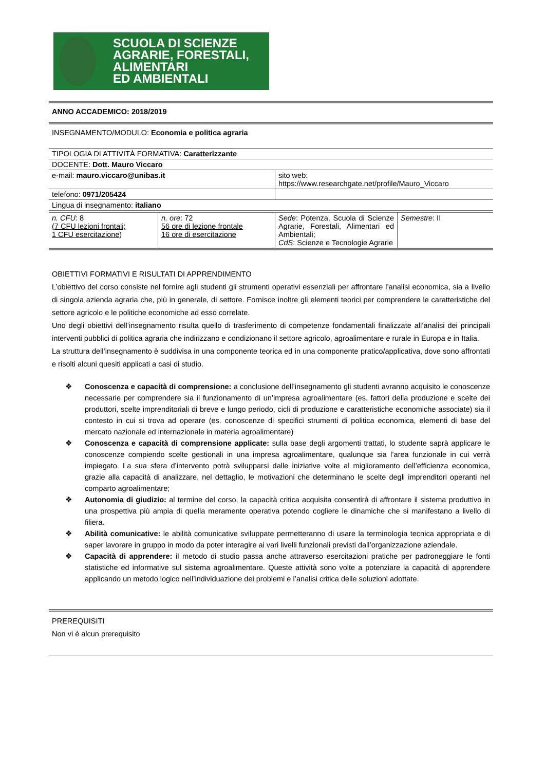SCUOLA DI SCIENZE
AGRARIE, FORESTALI,
ALIMENTARI
ED AMBIENTALI
| ANNO ACCADEMICO: 2018/2019 | | | |
| INSEGNAMENTO/MODULO: Economia e politica agraria | | | |
| TIPOLOGIA DI ATTIVITÀ FORMATIVA: Caratterizzante | | | |
| DOCENTE: Dott. Mauro Viccaro | | | |
| e-mail: mauro.viccaro@unibas.it | | sito web: https://www.researchgate.net/profile/Mauro_Viccaro | |
| telefono: 0971/205424 | | | |
| Lingua di insegnamento: italiano | | | |
| n. CFU : 8 (7 CFU lezioni frontali; 1 CFU esercitazione ) | n. ore : 72 56 ore di lezione frontale 16 ore di esercitazione | Sede : Potenza, Scuola di Scienze Agrarie, Forestali, Alimentari ed Ambientali; CdS : Scienze e Tecnologie Agrarie | Semestre : II |
OBIETTIVI FORMATIVI E RISULTATI DI APPRENDIMENTO
L’obiettivo del corso consiste nel fornire agli studenti gli strumenti operativi essenziali per affrontare l’analisi economica, sia a livello di singola azienda agraria che, più in generale, di settore. Fornisce inoltre gli elementi teorici per comprendere le caratteristiche del settore agricolo e le politiche economiche ad esso correlate.
Uno degli obiettivi dell’insegnamento risulta quello di trasferimento di competenze fondamentali finalizzate all’analisi dei principali interventi pubblici di politica agraria che indirizzano e condizionano il settore agricolo, agroalimentare e rurale in Europa e in Italia.
La struttura dell’insegnamento è suddivisa in una componente teorica ed in una componente pratico/applicativa, dove sono affrontati e risolti alcuni quesiti applicati a casi di studio.
❖ Conoscenza e capacità di comprensione: a conclusione dell’insegnamento gli studenti avranno acquisito le conoscenze necessarie per comprendere sia il funzionamento di un’impresa agroalimentare (es. fattori della produzione e scelte dei produttori, scelte imprenditoriali di breve e lungo periodo, cicli di produzione e caratteristiche economiche associate) sia il contesto in cui si trova ad operare (es. conoscenze di specifici strumenti di politica economica, elementi di base del mercato nazionale ed internazionale in materia agroalimentare)
❖ Conoscenza e capacità di comprensione applicate: sulla base degli argomenti trattati, lo studente saprà applicare le conoscenze compiendo scelte gestionali in una impresa agroalimentare, qualunque sia l’area funzionale in cui verrà impiegato. La sua sfera d’intervento potrà svilupparsi dalle iniziative volte al miglioramento dell’efficienza economica, grazie alla capacità di analizzare, nel dettaglio, le motivazioni che determinano le scelte degli imprenditori operanti nel comparto agroalimentare;
❖ Autonomia di giudizio: al termine del corso, la capacità critica acquisita consentirà di affrontare il sistema produttivo in una prospettiva più ampia di quella meramente operativa potendo cogliere le dinamiche che si manifestano a livello di filiera.
❖ Abilità comunicative: le abilità comunicative sviluppate permetteranno di usare la terminologia tecnica appropriata e di saper lavorare in gruppo in modo da poter interagire ai vari livelli funzionali previsti dall’organizzazione aziendale.
❖ Capacità di apprendere: il metodo di studio passa anche attraverso esercitazioni pratiche per padroneggiare le fonti statistiche ed informative sul sistema agroalimentare. Queste attività sono volte a potenziare la capacità di apprendere applicando un metodo logico nell’individuazione dei problemi e l’analisi critica delle soluzioni adottate.
PREREQUISITI
Non vi è alcun prerequisito